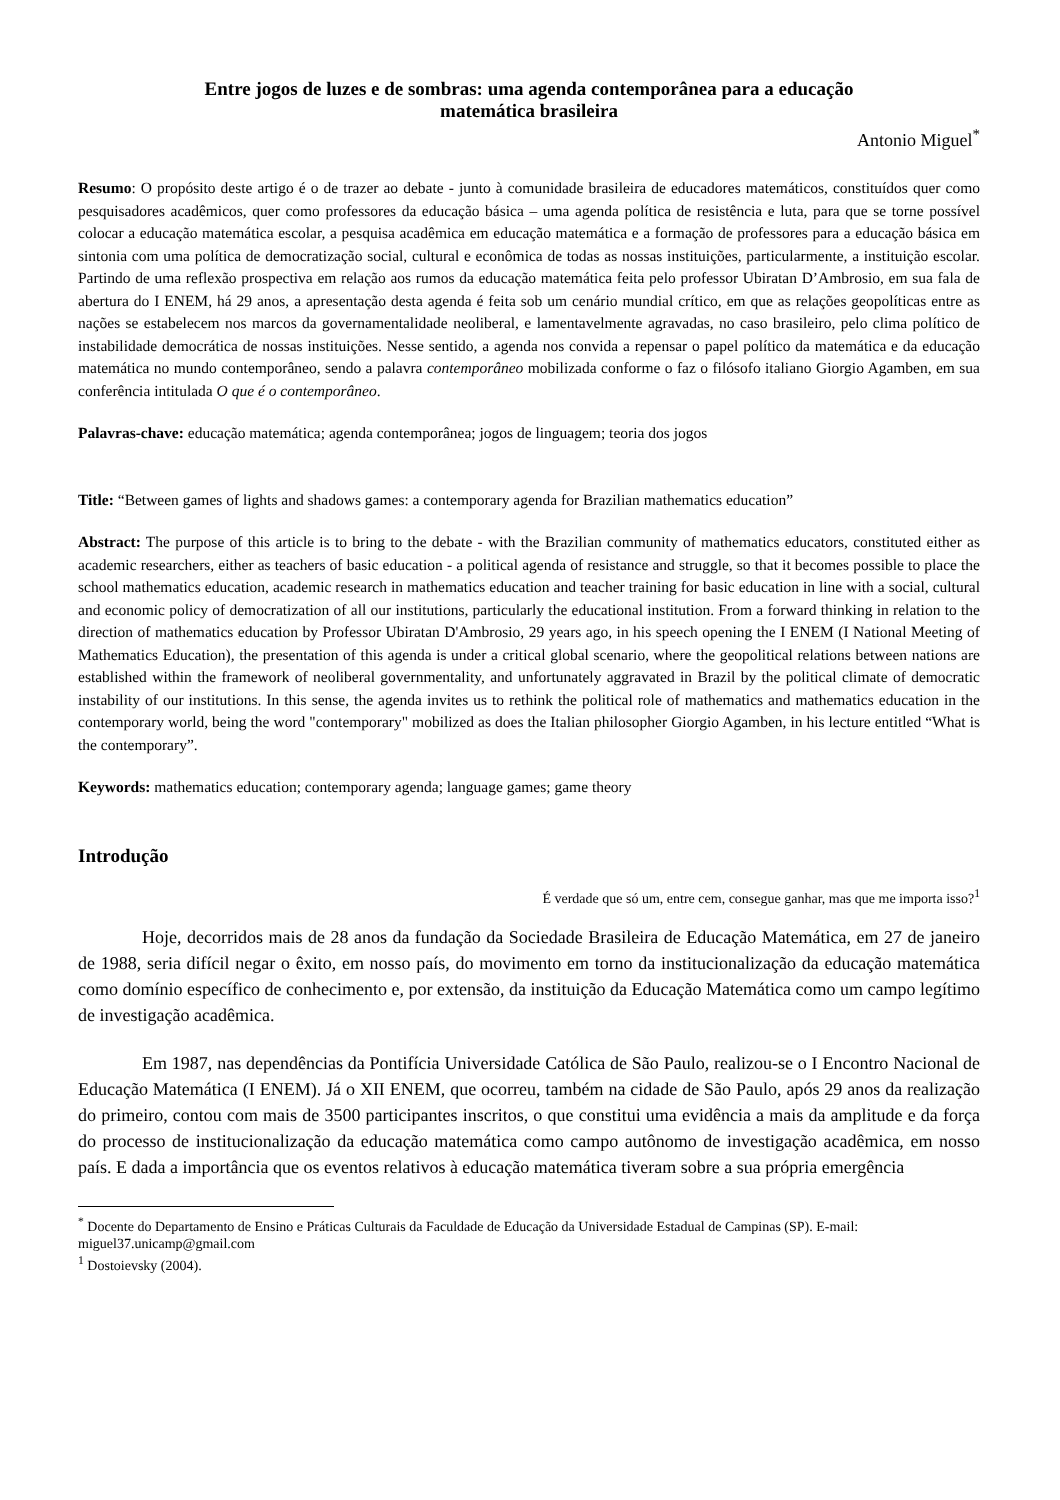Entre jogos de luzes e de sombras: uma agenda contemporânea para a educação
matemática brasileira
Antonio Miguel<sup>*</sup>
Resumo: O propósito deste artigo é o de trazer ao debate - junto à comunidade brasileira de educadores matemáticos, constituídos quer como pesquisadores acadêmicos, quer como professores da educação básica – uma agenda política de resistência e luta, para que se torne possível colocar a educação matemática escolar, a pesquisa acadêmica em educação matemática e a formação de professores para a educação básica em sintonia com uma política de democratização social, cultural e econômica de todas as nossas instituições, particularmente, a instituição escolar. Partindo de uma reflexão prospectiva em relação aos rumos da educação matemática feita pelo professor Ubiratan D’Ambrosio, em sua fala de abertura do I ENEM, há 29 anos, a apresentação desta agenda é feita sob um cenário mundial crítico, em que as relações geopolíticas entre as nações se estabelecem nos marcos da governamentalidade neoliberal, e lamentavelmente agravadas, no caso brasileiro, pelo clima político de instabilidade democrática de nossas instituições. Nesse sentido, a agenda nos convida a repensar o papel político da matemática e da educação matemática no mundo contemporâneo, sendo a palavra contemporâneo mobilizada conforme o faz o filósofo italiano Giorgio Agamben, em sua conferência intitulada O que é o contemporâneo.
Palavras-chave: educação matemática; agenda contemporânea; jogos de linguagem; teoria dos jogos
Title: “Between games of lights and shadows games: a contemporary agenda for Brazilian mathematics education”
Abstract: The purpose of this article is to bring to the debate - with the Brazilian community of mathematics educators, constituted either as academic researchers, either as teachers of basic education - a political agenda of resistance and struggle, so that it becomes possible to place the school mathematics education, academic research in mathematics education and teacher training for basic education in line with a social, cultural and economic policy of democratization of all our institutions, particularly the educational institution. From a forward thinking in relation to the direction of mathematics education by Professor Ubiratan D'Ambrosio, 29 years ago, in his speech opening the I ENEM (I National Meeting of Mathematics Education), the presentation of this agenda is under a critical global scenario, where the geopolitical relations between nations are established within the framework of neoliberal governmentality, and unfortunately aggravated in Brazil by the political climate of democratic instability of our institutions. In this sense, the agenda invites us to rethink the political role of mathematics and mathematics education in the contemporary world, being the word "contemporary" mobilized as does the Italian philosopher Giorgio Agamben, in his lecture entitled “What is the contemporary”.
Keywords: mathematics education; contemporary agenda; language games; game theory
Introdução
É verdade que só um, entre cem, consegue ganhar, mas que me importa isso?<sup>1</sup>
Hoje, decorridos mais de 28 anos da fundação da Sociedade Brasileira de Educação Matemática, em 27 de janeiro de 1988, seria difícil negar o êxito, em nosso país, do movimento em torno da institucionalização da educação matemática como domínio específico de conhecimento e, por extensão, da instituição da Educação Matemática como um campo legítimo de investigação acadêmica.
Em 1987, nas dependências da Pontifícia Universidade Católica de São Paulo, realizou-se o I Encontro Nacional de Educação Matemática (I ENEM). Já o XII ENEM, que ocorreu, também na cidade de São Paulo, após 29 anos da realização do primeiro, contou com mais de 3500 participantes inscritos, o que constitui uma evidência a mais da amplitude e da força do processo de institucionalização da educação matemática como campo autônomo de investigação acadêmica, em nosso país. E dada a importância que os eventos relativos à educação matemática tiveram sobre a sua própria emergência
<sup>*</sup> Docente do Departamento de Ensino e Práticas Culturais da Faculdade de Educação da Universidade Estadual de Campinas (SP). E-mail: miguel37.unicamp@gmail.com
<sup>1</sup> Dostoievsky (2004).